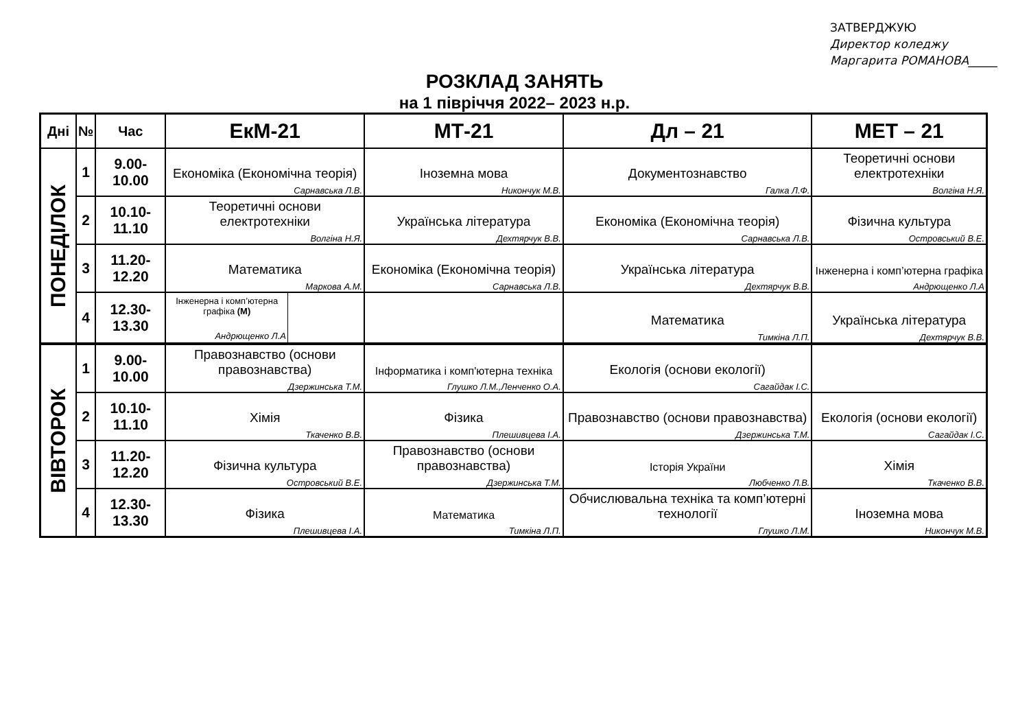ЗАТВЕРДЖУЮ
Директор коледжу
Маргарита РОМАНОВА_____
РОЗКЛАД ЗАНЯТЬ
на 1 півріччя 2022– 2023 н.р.
| Дні | № | Час | ЕкМ-21 | МТ-21 | Дл – 21 | МЕТ – 21 |
| --- | --- | --- | --- | --- | --- | --- |
| ПОНЕДІЛОК | 1 | 9.00-10.00 | Економіка (Економічна теорія) Сарнавська Л.В. | Іноземна мова Никончук М.В. | Документознавство Галка Л.Ф. | Теоретичні основи електротехніки Волгіна Н.Я. |
| | 2 | 10.10-11.10 | Теоретичні основи електротехніки Волгіна Н.Я. | Українська література Дехтярчук В.В. | Економіка (Економічна теорія) Сарнавська Л.В. | Фізична культура Островський В.Е. |
| | 3 | 11.20-12.20 | Математика Маркова А.М. | Економіка (Економічна теорія) Сарнавська Л.В. | Українська література Дехтярчук В.В. | Інженерна і комп’ютерна графіка Андрющенко Л.А |
| | 4 | 12.30-13.30 | Інженерна і комп’ютерна графіка (М) Андрющенко Л.А | | Математика Тимкіна Л.П. | Українська література Дехтярчук В.В. |
| ВІВТОРОК | 1 | 9.00-10.00 | Правознавство (основи правознавства) Дзержинська Т.М. | Інформатика і комп'ютерна техніка Глушко Л.М.,Ленченко О.А. | Екологія (основи екології) Сагайдак І.С. | |
| | 2 | 10.10-11.10 | Хімія Ткаченко В.В. | Фізика Плешивцева І.А. | Правознавство (основи правознавства) Дзержинська Т.М. | Екологія (основи екології) Сагайдак І.С. |
| | 3 | 11.20-12.20 | Фізична культура Островський В.Е. | Правознавство (основи правознавства) Дзержинська Т.М. | Історія України Любченко Л.В. | Хімія Ткаченко В.В. |
| | 4 | 12.30-13.30 | Фізика Плешивцева І.А. | Математика Тимкіна Л.П. | Обчислювальна техніка та комп’ютерні технології Глушко Л.М. | Іноземна мова Никончук М.В. |